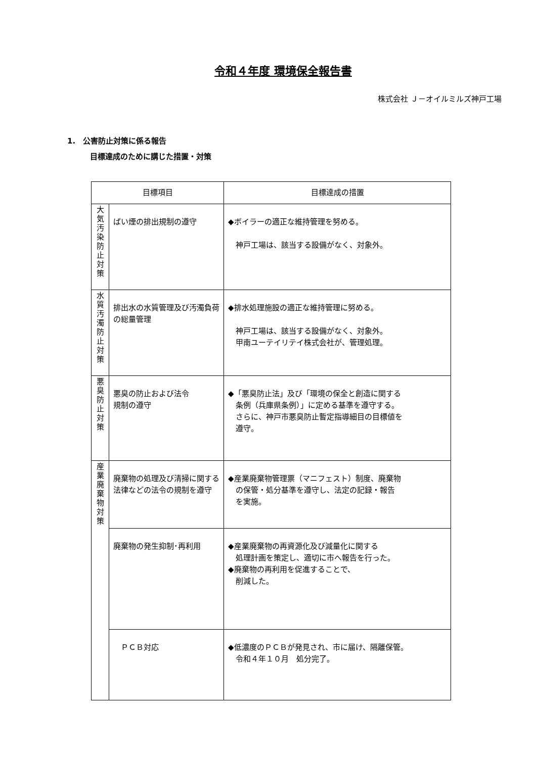令和４年度 環境保全報告書
株式会社 Ｊ－オイルミルズ神戸工場
1.　公害防止対策に係る報告
目標達成のために講じた措置・対策
| 目標項目 | | 目標達成の措置 |
| --- | --- | --- |
| 大 気 汚 染 防 止 対 策 | ばい煙の排出規制の遵守 | ◆ボイラーの適正な維持管理を努める。 神戸工場は、該当する設備がなく、対象外。 |
| 水 質 汚 濁 防 止 対 策 | 排出水の水質管理及び汚濁負荷の総量管理 | ◆排水処理施設の適正な維持管理に努める。 神戸工場は、該当する設備がなく、対象外。 甲南ユーテイリテイ株式会社が、管理処理。 |
| 悪 臭 防 止 対 策 | 悪臭の防止および法令 規制の遵守 | ◆「悪臭防止法」及び「環境の保全と創造に関する 条例（兵庫県条例）」に定める基準を遵守する。 さらに、神戸市悪臭防止暫定指導細目の目標値を 遵守。 |
| 産 業 廃 棄 物 対 策 | 廃棄物の処理及び清掃に関する法律などの法令の規制を遵守 | ◆産業廃棄物管理票（マニフェスト）制度、廃棄物 の保管・処分基準を遵守し、法定の記録・報告 を実施。 |
| | 廃棄物の発生抑制･再利用 | ◆産業廃棄物の再資源化及び減量化に関する 処理計画を策定し、適切に市へ報告を行った。 ◆廃棄物の再利用を促進することで、 削減した。 |
| | ＰＣＢ対応 | ◆低濃度のＰＣＢが発見され、市に届け、隔離保管。 令和４年１０月 処分完了。 |